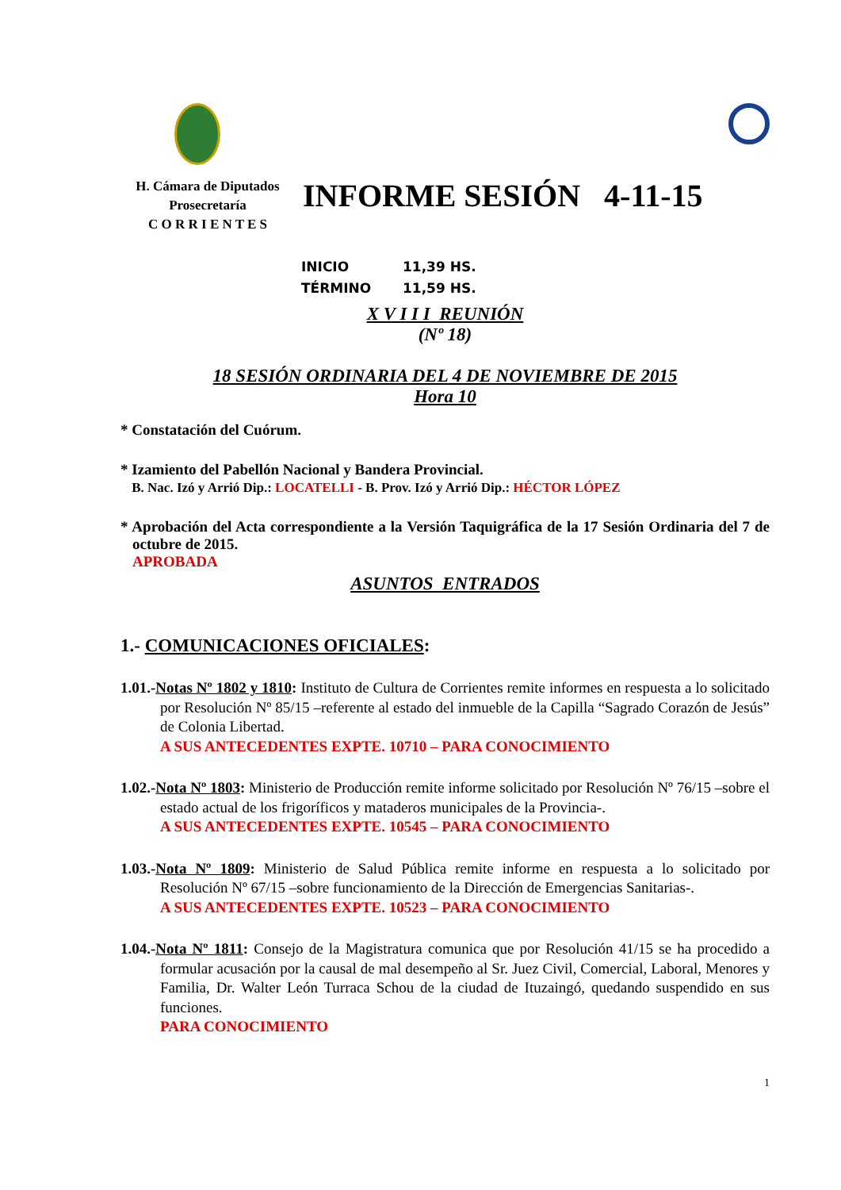H. Cámara de Diputados
Prosecretaría
C O R R I E N T E S
INFORME SESIÓN 4-11-15
INICIO 11,39 HS.
TÉRMINO 11,59 HS.
X V I I I REUNIÓN
(Nº 18)
18 SESIÓN ORDINARIA DEL 4 DE NOVIEMBRE DE 2015
Hora 10
* Constatación del Cuórum.
* Izamiento del Pabellón Nacional y Bandera Provincial.
B. Nac. Izó y Arrió Dip.: LOCATELLI - B. Prov. Izó y Arrió Dip.: HÉCTOR LÓPEZ
* Aprobación del Acta correspondiente a la Versión Taquigráfica de la 17 Sesión Ordinaria del 7 de octubre de 2015.
APROBADA
ASUNTOS ENTRADOS
1.- COMUNICACIONES OFICIALES:
1.01.-Notas Nº 1802 y 1810: Instituto de Cultura de Corrientes remite informes en respuesta a lo solicitado por Resolución Nº 85/15 –referente al estado del inmueble de la Capilla “Sagrado Corazón de Jesús” de Colonia Libertad.
A SUS ANTECEDENTES EXPTE. 10710 – PARA CONOCIMIENTO
1.02.-Nota Nº 1803: Ministerio de Producción remite informe solicitado por Resolución Nº 76/15 –sobre el estado actual de los frigoríficos y mataderos municipales de la Provincia-.
A SUS ANTECEDENTES EXPTE. 10545 – PARA CONOCIMIENTO
1.03.-Nota Nº 1809: Ministerio de Salud Pública remite informe en respuesta a lo solicitado por Resolución Nº 67/15 –sobre funcionamiento de la Dirección de Emergencias Sanitarias-.
A SUS ANTECEDENTES EXPTE. 10523 – PARA CONOCIMIENTO
1.04.-Nota Nº 1811: Consejo de la Magistratura comunica que por Resolución 41/15 se ha procedido a formular acusación por la causal de mal desempeño al Sr. Juez Civil, Comercial, Laboral, Menores y Familia, Dr. Walter León Turraca Schou de la ciudad de Ituzaingó, quedando suspendido en sus funciones.
PARA CONOCIMIENTO
1